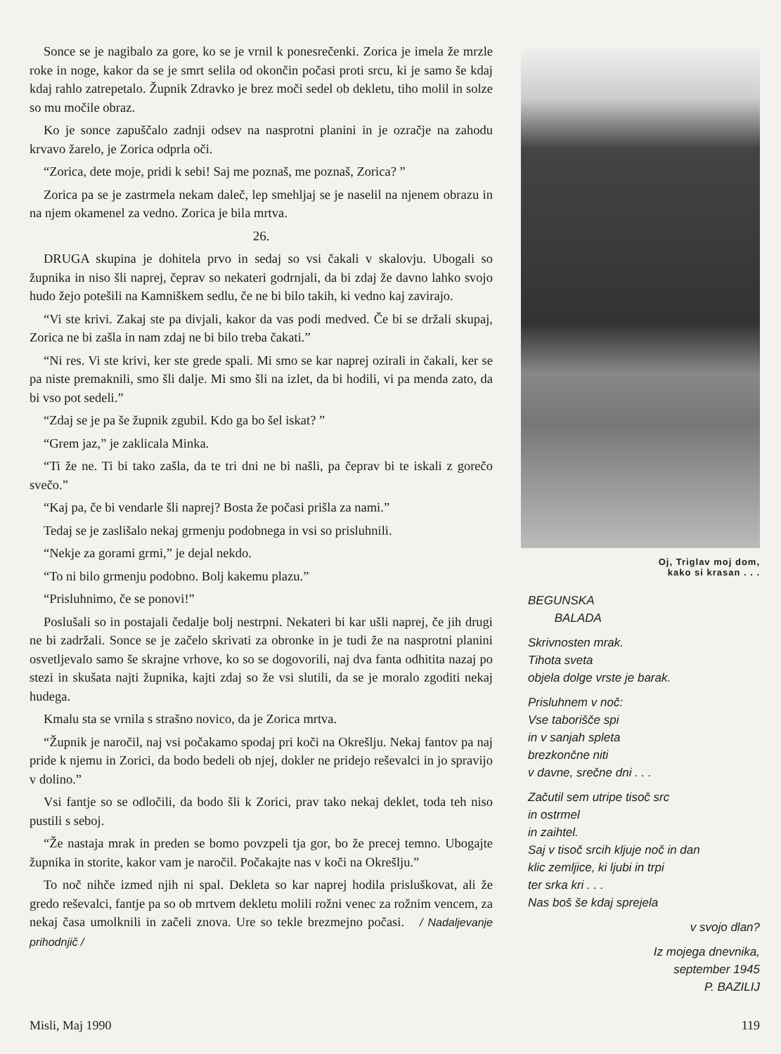Sonce se je nagibalo za gore, ko se je vrnil k ponesrečenki. Zorica je imela že mrzle roke in noge, kakor da se je smrt selila od okončin počasi proti srcu, ki je samo še kdaj kdaj rahlo zatrepetalo. Župnik Zdravko je brez moči sedel ob dekletu, tiho molil in solze so mu močile obraz.
Ko je sonce zapuščalo zadnji odsev na nasprotni planini in je ozračje na zahodu krvavo žarelo, je Zorica odprla oči.
“Zorica, dete moje, pridi k sebi! Saj me poznaš, me poznaš, Zorica? ”
Zorica pa se je zastrmela nekam daleč, lep smehljaj se je naselil na njenem obrazu in na njem okamenel za vedno. Zorica je bila mrtva.
26.
DRUGA skupina je dohitela prvo in sedaj so vsi čakali v skalovju. Ubogali so župnika in niso šli naprej, čeprav so nekateri godrnjali, da bi zdaj že davno lahko svojo hudo žejo potešili na Kamniškem sedlu, če ne bi bilo takih, ki vedno kaj zavirajo.
“Vi ste krivi. Zakaj ste pa divjali, kakor da vas podi medved. Če bi se držali skupaj, Zorica ne bi zašla in nam zdaj ne bi bilo treba čakati.”
“Ni res. Vi ste krivi, ker ste grede spali. Mi smo se kar naprej ozirali in čakali, ker se pa niste premaknili, smo šli dalje. Mi smo šli na izlet, da bi hodili, vi pa menda zato, da bi vso pot sedeli.”
“Zdaj se je pa še župnik zgubil. Kdo ga bo šel iskat? ”
“Grem jaz,” je zaklicala Minka.
“Ti že ne. Ti bi tako zašla, da te tri dni ne bi našli, pa čeprav bi te iskali z gorečo svečo.”
“Kaj pa, če bi vendarle šli naprej? Bosta že počasi prišla za nami.”
Tedaj se je zaslišalo nekaj grmenju podobnega in vsi so prisluhnili.
“Nekje za gorami grmi,” je dejal nekdo.
“To ni bilo grmenju podobno. Bolj kakemu plazu.”
“Prisluhnimo, če se ponovi!”
Poslušali so in postajali čedalje bolj nestrpni. Nekateri bi kar ušli naprej, če jih drugi ne bi zadržali. Sonce se je začelo skrivati za obronke in je tudi že na nasprotni planini osvetljevalo samo še skrajne vrhove, ko so se dogovorili, naj dva fanta odhitita nazaj po stezi in skušata najti župnika, kajti zdaj so že vsi slutili, da se je moralo zgoditi nekaj hudega.
Kmalu sta se vrnila s strašno novico, da je Zorica mrtva.
“Župnik je naročil, naj vsi počakamo spodaj pri koči na Okrešlju. Nekaj fantov pa naj pride k njemu in Zorici, da bodo bedeli ob njej, dokler ne pridejo reševalci in jo spravijo v dolino.”
Vsi fantje so se odločili, da bodo šli k Zorici, prav tako nekaj deklet, toda teh niso pustili s seboj.
“Že nastaja mrak in preden se bomo povzpeli tja gor, bo že precej temno. Ubogajte župnika in storite, kakor vam je naročil. Počakajte nas v koči na Okrešlju.”
To noč nihče izmed njih ni spal. Dekleta so kar naprej hodila prisluškovat, ali že gredo reševalci, fantje pa so ob mrtvem dekletu molili rožni venec za rožnim vencem, za nekaj časa umolknili in začeli znova. Ure so tekle brezmejno počasi. / Nadaljevanje prihodnjič /
Oj, Triglav moj dom,
kako si krasan . . .
BEGUNSKA
BALADA
Skrivnosten mrak.
Tihota sveta
objela dolge vrste je barak.
Prisluhnem v noč:
Vse taborišče spi
in v sanjah spleta
brezkončne niti
v davne, srečne dni . . .
Začutil sem utripe tisoč src
in ostrmel
in zaihtel.
Saj v tisoč srcih kljuje noč in dan
klic zemljice, ki ljubi in trpi
ter srka kri . . .
Nas boš še kdaj sprejela
v svojo dlan?
Iz mojega dnevnika,
september 1945
P. BAZILIJ
Misli, Maj 1990 119